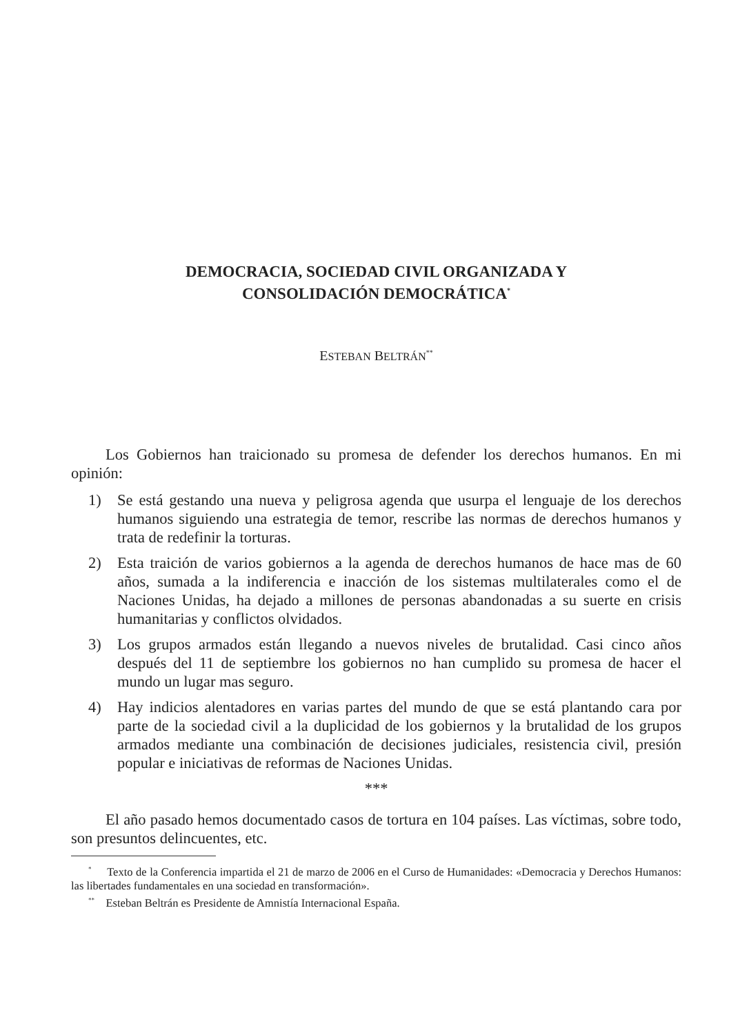DEMOCRACIA, SOCIEDAD CIVIL ORGANIZADA Y
CONSOLIDACIÓN DEMOCRÁTICA<sup>*</sup>
ESTEBAN BELTRÁN<sup>**</sup>
Los Gobiernos han traicionado su promesa de defender los derechos humanos. En mi opinión:
1) Se está gestando una nueva y peligrosa agenda que usurpa el lenguaje de los derechos humanos siguiendo una estrategia de temor, rescribe las normas de derechos humanos y trata de redefinir la torturas.
2) Esta traición de varios gobiernos a la agenda de derechos humanos de hace mas de 60 años, sumada a la indiferencia e inacción de los sistemas multilaterales como el de Naciones Unidas, ha dejado a millones de personas abandonadas a su suerte en crisis humanitarias y conflictos olvidados.
3) Los grupos armados están llegando a nuevos niveles de brutalidad. Casi cinco años después del 11 de septiembre los gobiernos no han cumplido su promesa de hacer el mundo un lugar mas seguro.
4) Hay indicios alentadores en varias partes del mundo de que se está plantando cara por parte de la sociedad civil a la duplicidad de los gobiernos y la brutalidad de los grupos armados mediante una combinación de decisiones judiciales, resistencia civil, presión popular e iniciativas de reformas de Naciones Unidas.
***
El año pasado hemos documentado casos de tortura en 104 países. Las víctimas, sobre todo, son presuntos delincuentes, etc.
<sup>*</sup> Texto de la Conferencia impartida el 21 de marzo de 2006 en el Curso de Humanidades: «Democracia y Derechos Humanos: las libertades fundamentales en una sociedad en transformación».
<sup>**</sup> Esteban Beltrán es Presidente de Amnistía Internacional España.